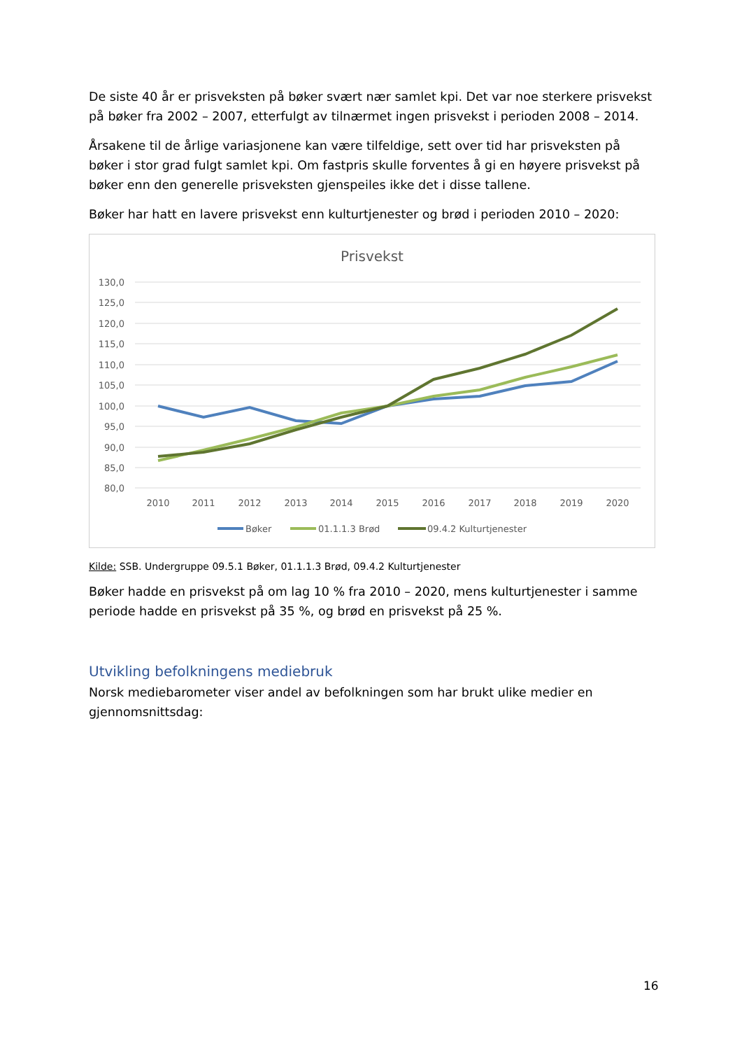De siste 40 år er prisveksten på bøker svært nær samlet kpi. Det var noe sterkere prisvekst på bøker fra 2002 – 2007, etterfulgt av tilnærmet ingen prisvekst i perioden 2008 – 2014.
Årsakene til de årlige variasjonene kan være tilfeldige, sett over tid har prisveksten på bøker i stor grad fulgt samlet kpi. Om fastpris skulle forventes å gi en høyere prisvekst på bøker enn den generelle prisveksten gjenspeiles ikke det i disse tallene.
Bøker har hatt en lavere prisvekst enn kulturtjenester og brød i perioden 2010 – 2020:
Prisvekst
130,0
125,0
120,0
115,0
110,0
105,0
100,0
95,0
90,0
85,0
80,0
2010
2011
2012
2013
2014
2015
2016
2017
2018
2019
2020
Bøker
01.1.1.3 Brød
09.4.2 Kulturtjenester
Kilde: SSB. Undergruppe 09.5.1 Bøker, 01.1.1.3 Brød, 09.4.2 Kulturtjenester
Bøker hadde en prisvekst på om lag 10 % fra 2010 – 2020, mens kulturtjenester i samme periode hadde en prisvekst på 35 %, og brød en prisvekst på 25 %.
Utvikling befolkningens mediebruk
Norsk mediebarometer viser andel av befolkningen som har brukt ulike medier en gjennomsnittsdag:
16